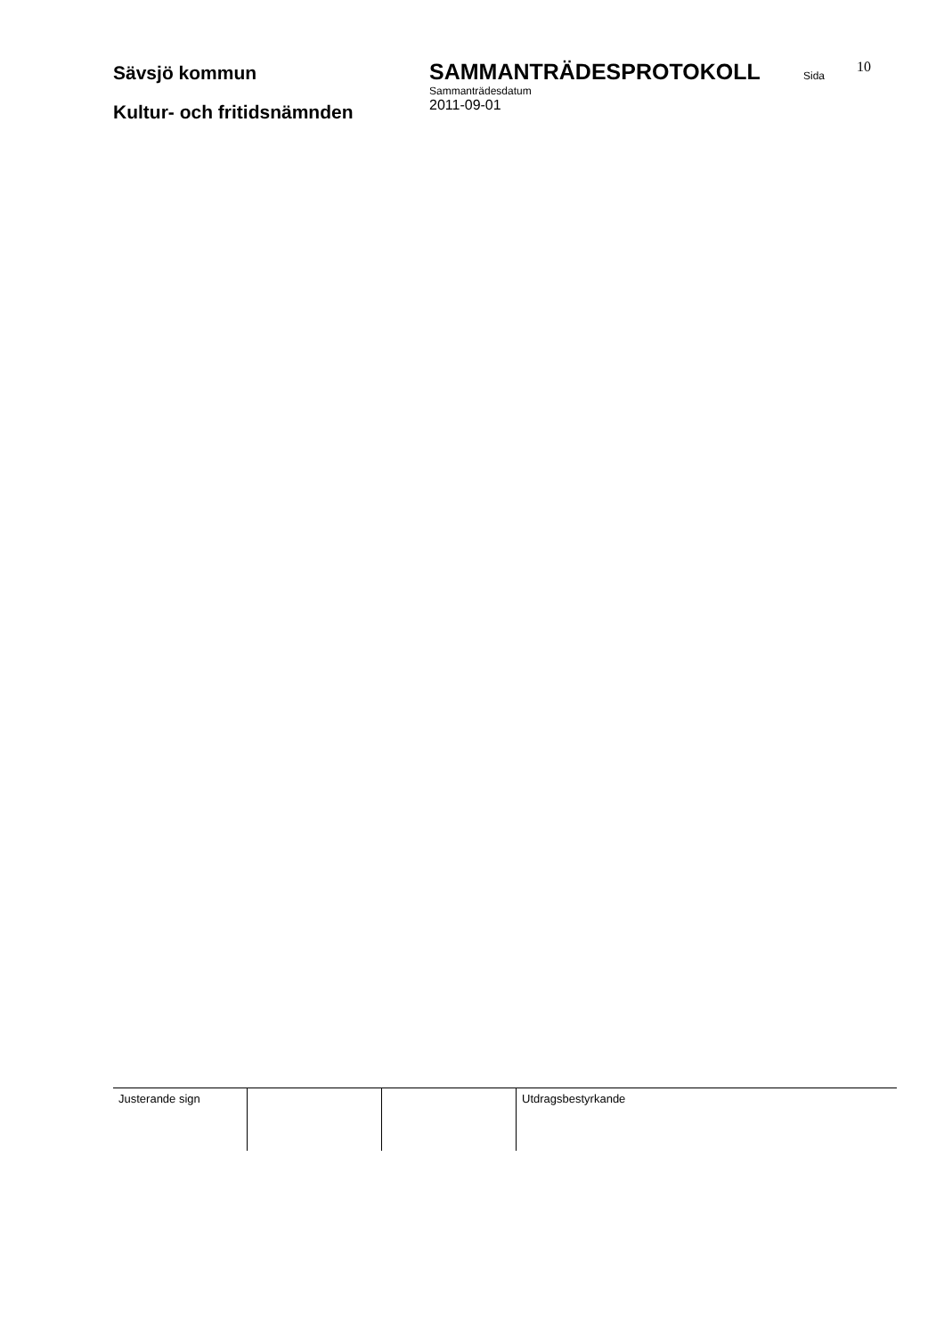Sävsjö kommun
Kultur- och fritidsnämnden
SAMMANTRÄDESPROTOKOLL
Sammanträdesdatum
2011-09-01
Sida
10
| Justerande sign | | | Utdragsbestyrkande |